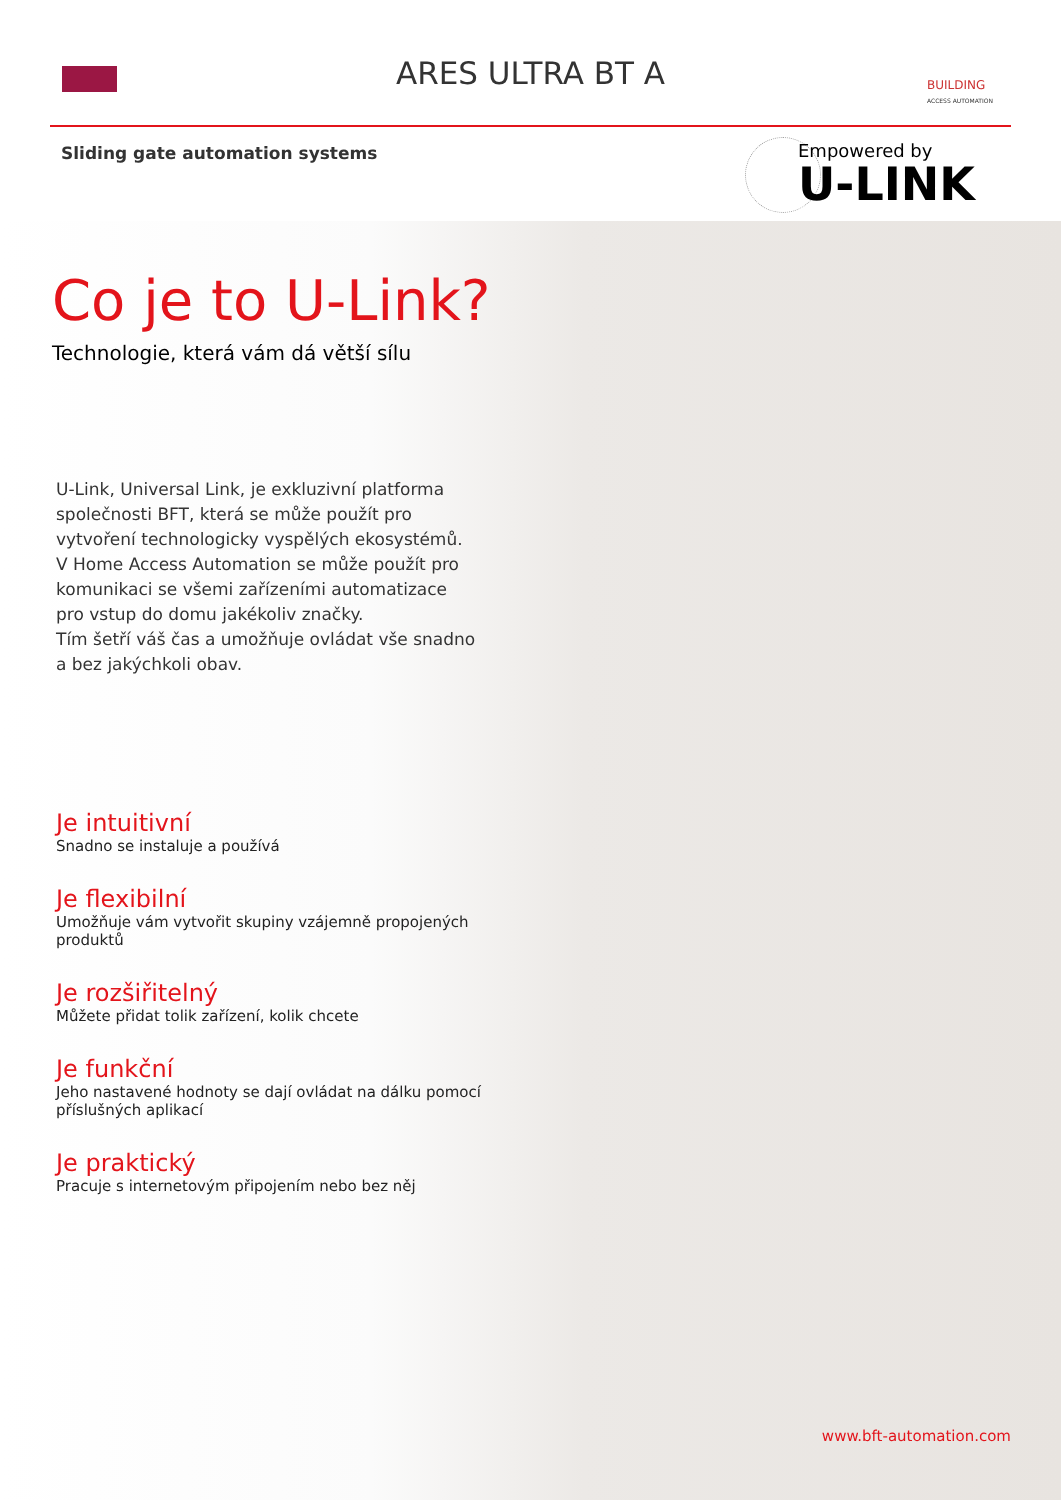ARES ULTRA BT A
BUILDING
ACCESS AUTOMATION
Sliding gate automation systems
Empowered by
U-LINK
Co je to U-Link?
Technologie, která vám dá větší sílu
U-Link, Universal Link, je exkluzivní platforma společnosti BFT, která se může použít pro vytvoření technologicky vyspělých ekosystémů.
V Home Access Automation se může použít pro komunikaci se všemi zařízeními automatizace pro vstup do domu jakékoliv značky.
Tím šetří váš čas a umožňuje ovládat vše snadno a bez jakýchkoli obav.
Je intuitivní
Snadno se instaluje a používá
Je flexibilní
Umožňuje vám vytvořit skupiny vzájemně propojených produktů
Je rozšiřitelný
Můžete přidat tolik zařízení, kolik chcete
Je funkční
Jeho nastavené hodnoty se dají ovládat na dálku pomocí příslušných aplikací
Je praktický
Pracuje s internetovým připojením nebo bez něj
www.bft-automation.com